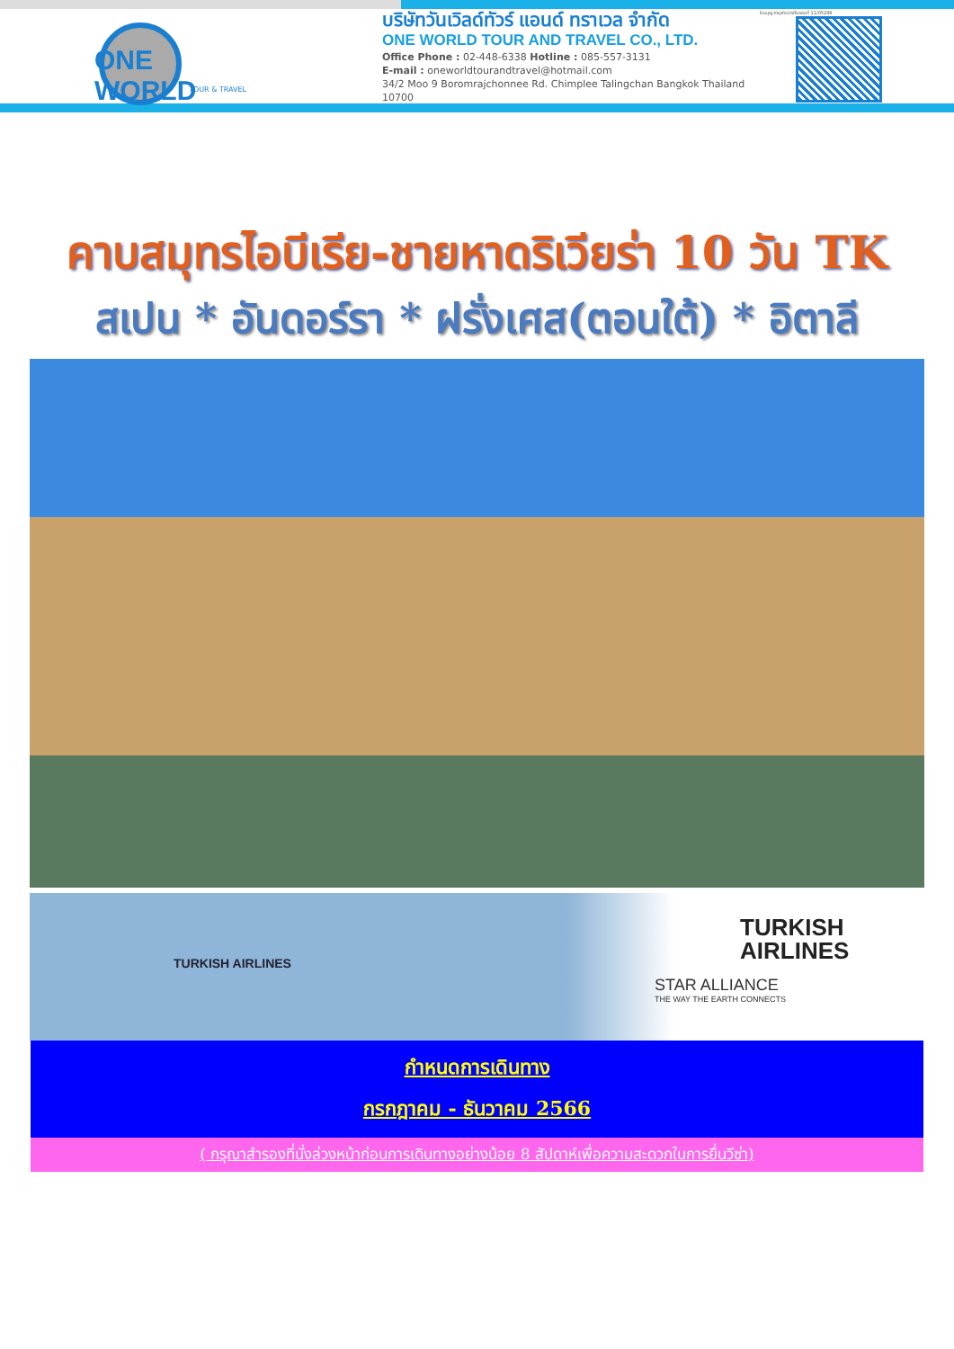ONE WORLD
TOUR & TRAVEL
บริษัทวันเวิลด์ทัวร์ แอนด์ ทราเวล จำกัด
ONE WORLD TOUR AND TRAVEL CO., LTD.
Office Phone : 02-448-6338 Hotline : 085-557-3131
E-mail : oneworldtourandtravel@hotmail.com
34/2 Moo 9 Boromrajchonnee Rd. Chimplee Talingchan Bangkok Thailand 10700
ใบอนุญาตธุรกิจนำเที่ยวเลขที่ 11/05298
คาบสมุทรไอบีเรีย-ชายหาดริเวียร่า 10 วัน TK
สเปน * อันดอร์รา * ฝรั่งเศส(ตอนใต้) * อิตาลี
TURKISH AIRLINES
TURKISH
AIRLINES
STAR ALLIANCE
THE WAY THE EARTH CONNECTS
กำหนดการเดินทาง
กรกฎาคม - ธันวาคม 2566
( กรุณาสำรองที่นั่งล่วงหน้าก่อนการเดินทางอย่างน้อย 8 สัปดาห์เพื่อความสะดวกในการยื่นวีซ่า)